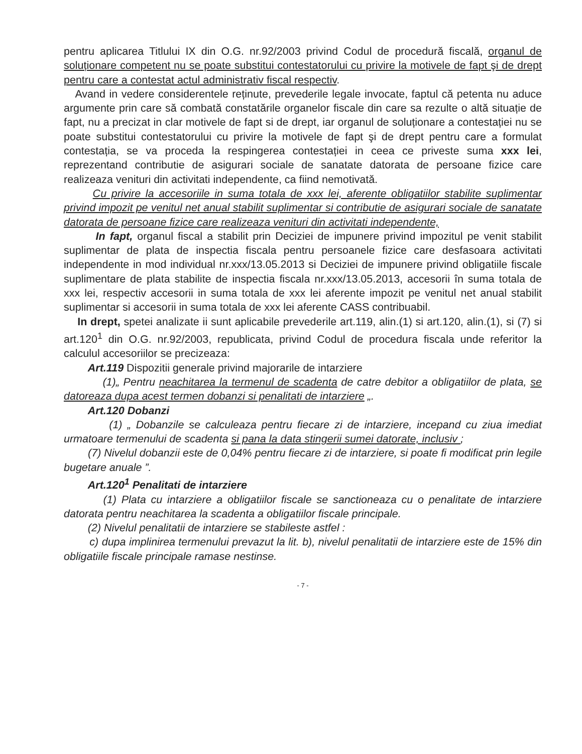pentru aplicarea Titlului IX din O.G. nr.92/2003 privind Codul de procedură fiscală, organul de soluționare competent nu se poate substitui contestatorului cu privire la motivele de fapt şi de drept pentru care a contestat actul administrativ fiscal respectiv.
Avand in vedere considerentele reținute, prevederile legale invocate, faptul că petenta nu aduce argumente prin care să combată constatările organelor fiscale din care sa rezulte o altă situație de fapt, nu a precizat in clar motivele de fapt si de drept, iar organul de soluționare a contestației nu se poate substitui contestatorului cu privire la motivele de fapt şi de drept pentru care a formulat contestația, se va proceda la respingerea contestației in ceea ce priveste suma xxx lei, reprezentand contributie de asigurari sociale de sanatate datorata de persoane fizice care realizeaza venituri din activitati independente, ca fiind nemotivată.
Cu privire la accesoriile in suma totala de xxx lei, aferente obligatiilor stabilite suplimentar privind impozit pe venitul net anual stabilit suplimentar si contributie de asigurari sociale de sanatate datorata de persoane fizice care realizeaza venituri din activitati independente,
In fapt, organul fiscal a stabilit prin Deciziei de impunere privind impozitul pe venit stabilit suplimentar de plata de inspectia fiscala pentru persoanele fizice care desfasoara activitati independente in mod individual nr.xxx/13.05.2013 si Deciziei de impunere privind obligatiile fiscale suplimentare de plata stabilite de inspectia fiscala nr.xxx/13.05.2013, accesorii în suma totala de xxx lei, respectiv accesorii in suma totala de xxx lei aferente impozit pe venitul net anual stabilit suplimentar si accesorii in suma totala de xxx lei aferente CASS contribuabil.
In drept, spetei analizate ii sunt aplicabile prevederile art.119, alin.(1) si art.120, alin.(1), si (7) si art.120<sup>1</sup> din O.G. nr.92/2003, republicata, privind Codul de procedura fiscala unde referitor la calculul accesoriilor se precizeaza:
Art.119 Dispozitii generale privind majorarile de intarziere
(1)„ Pentru neachitarea la termenul de scadenta de catre debitor a obligatiilor de plata, se datoreaza dupa acest termen dobanzi si penalitati de intarziere „.
Art.120 Dobanzi
(1) „ Dobanzile se calculeaza pentru fiecare zi de intarziere, incepand cu ziua imediat urmatoare termenului de scadenta si pana la data stingerii sumei datorate, inclusiv ;
(7) Nivelul dobanzii este de 0,04% pentru fiecare zi de intarziere, si poate fi modificat prin legile bugetare anuale ”.
Art.120<sup>1</sup> Penalitati de intarziere
(1) Plata cu intarziere a obligatiilor fiscale se sanctioneaza cu o penalitate de intarziere datorata pentru neachitarea la scadenta a obligatiilor fiscale principale.
(2) Nivelul penalitatii de intarziere se stabileste astfel :
c) dupa implinirea termenului prevazut la lit. b), nivelul penalitatii de intarziere este de 15% din obligatiile fiscale principale ramase nestinse.
- 7 -